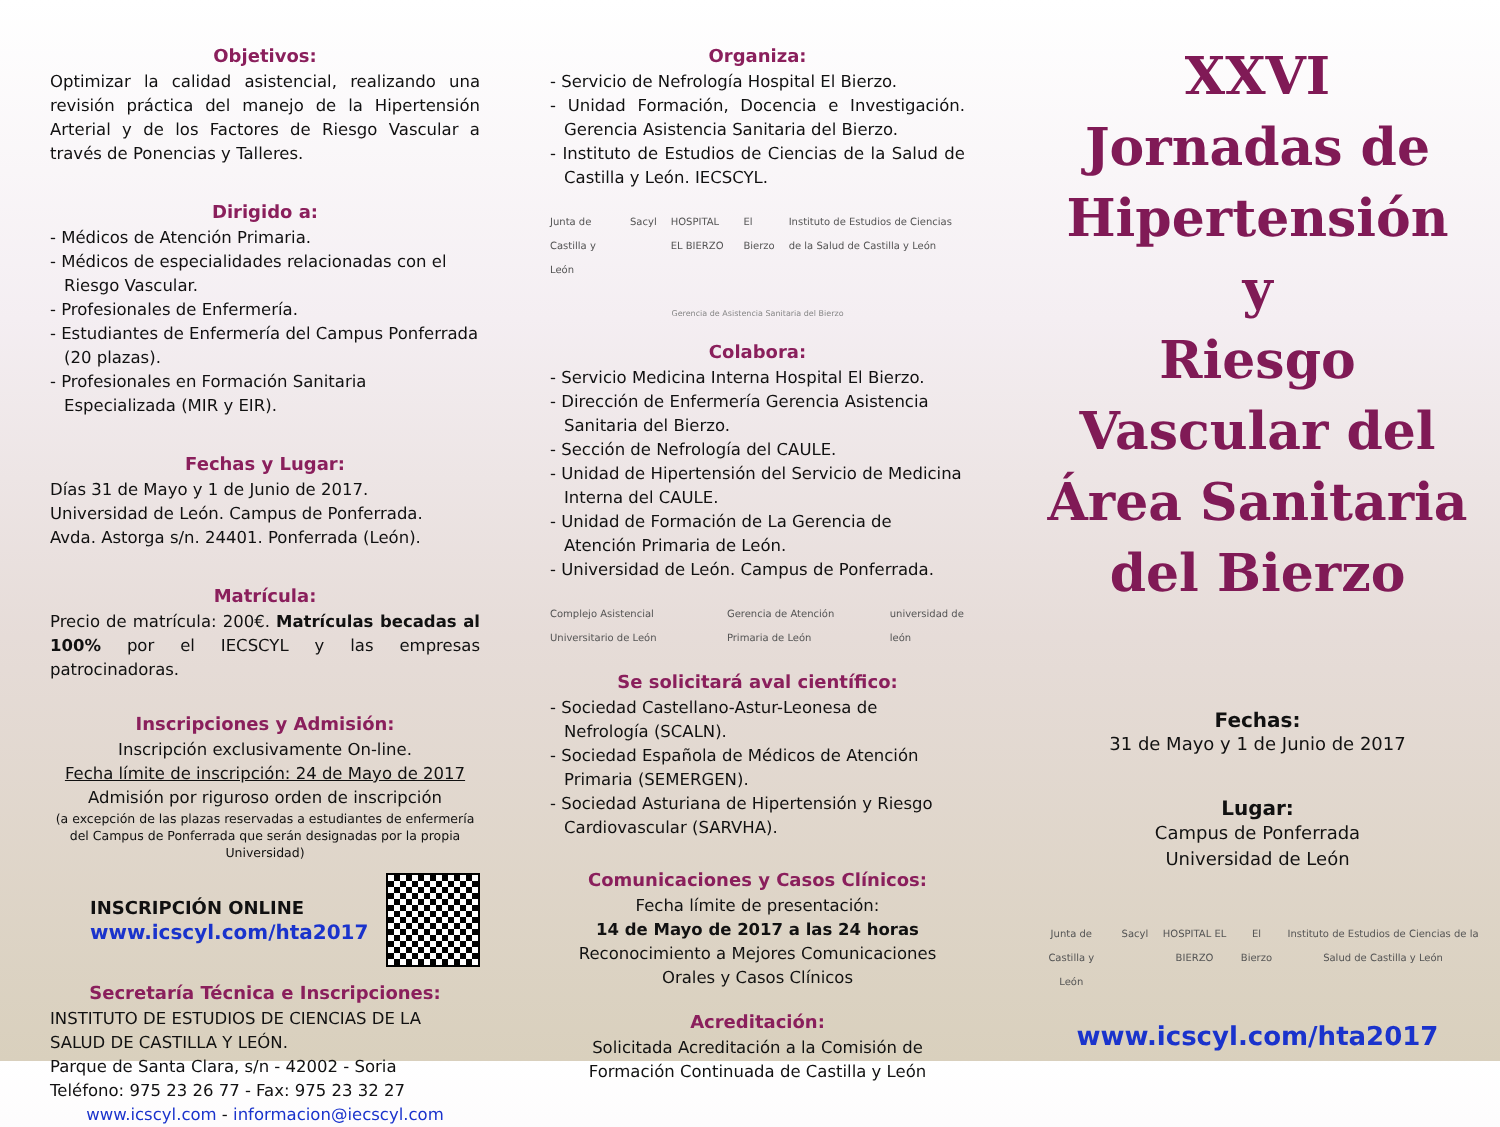Objetivos:
Optimizar la calidad asistencial, realizando una revisión práctica del manejo de la Hipertensión Arterial y de los Factores de Riesgo Vascular a través de Ponencias y Talleres.
Dirigido a:
- Médicos de Atención Primaria.
- Médicos de especialidades relacionadas con el Riesgo Vascular.
- Profesionales de Enfermería.
- Estudiantes de Enfermería del Campus Ponferrada (20 plazas).
- Profesionales en Formación Sanitaria Especializada (MIR y EIR).
Fechas y Lugar:
Días 31 de Mayo y 1 de Junio de 2017.
Universidad de León. Campus de Ponferrada.
Avda. Astorga s/n. 24401. Ponferrada (León).
Matrícula:
Precio de matrícula: 200€. Matrículas becadas al 100% por el IECSCYL y las empresas patrocinadoras.
Inscripciones y Admisión:
Inscripción exclusivamente On-line.
Fecha límite de inscripción: 24 de Mayo de 2017
Admisión por riguroso orden de inscripción
(a excepción de las plazas reservadas a estudiantes de enfermería del Campus de Ponferrada que serán designadas por la propia Universidad)
INSCRIPCIÓN ONLINE
www.icscyl.com/hta2017
Secretaría Técnica e Inscripciones:
INSTITUTO DE ESTUDIOS DE CIENCIAS DE LA SALUD DE CASTILLA Y LEÓN.
Parque de Santa Clara, s/n - 42002 - Soria
Teléfono: 975 23 26 77 - Fax: 975 23 32 27
www.icscyl.com - informacion@iecscyl.com
Organiza:
- Servicio de Nefrología Hospital El Bierzo.
- Unidad Formación, Docencia e Investigación. Gerencia Asistencia Sanitaria del Bierzo.
- Instituto de Estudios de Ciencias de la Salud de Castilla y León. IECSCYL.
Junta de Castilla y León Sacyl HOSPITAL EL BIERZO El Bierzo Instituto de Estudios de Ciencias de la Salud de Castilla y León
Gerencia de Asistencia Sanitaria del Bierzo
Colabora:
- Servicio Medicina Interna Hospital El Bierzo.
- Dirección de Enfermería Gerencia Asistencia Sanitaria del Bierzo.
- Sección de Nefrología del CAULE.
- Unidad de Hipertensión del Servicio de Medicina Interna del CAULE.
- Unidad de Formación de La Gerencia de Atención Primaria de León.
- Universidad de León. Campus de Ponferrada.
Complejo Asistencial Universitario de León Gerencia de Atención Primaria de León universidad de león
Se solicitará aval científico:
- Sociedad Castellano-Astur-Leonesa de Nefrología (SCALN).
- Sociedad Española de Médicos de Atención Primaria (SEMERGEN).
- Sociedad Asturiana de Hipertensión y Riesgo Cardiovascular (SARVHA).
Comunicaciones y Casos Clínicos:
Fecha límite de presentación:
14 de Mayo de 2017 a las 24 horas
Reconocimiento a Mejores Comunicaciones Orales y Casos Clínicos
Acreditación:
Solicitada Acreditación a la Comisión de Formación Continuada de Castilla y León
XXVI
Jornadas de
Hipertensión
y
Riesgo
Vascular del
Área Sanitaria
del Bierzo
Fechas:
31 de Mayo y 1 de Junio de 2017
Lugar:
Campus de Ponferrada
Universidad de León
Junta de Castilla y León Sacyl HOSPITAL EL BIERZO El Bierzo Instituto de Estudios de Ciencias de la Salud de Castilla y León
www.icscyl.com/hta2017